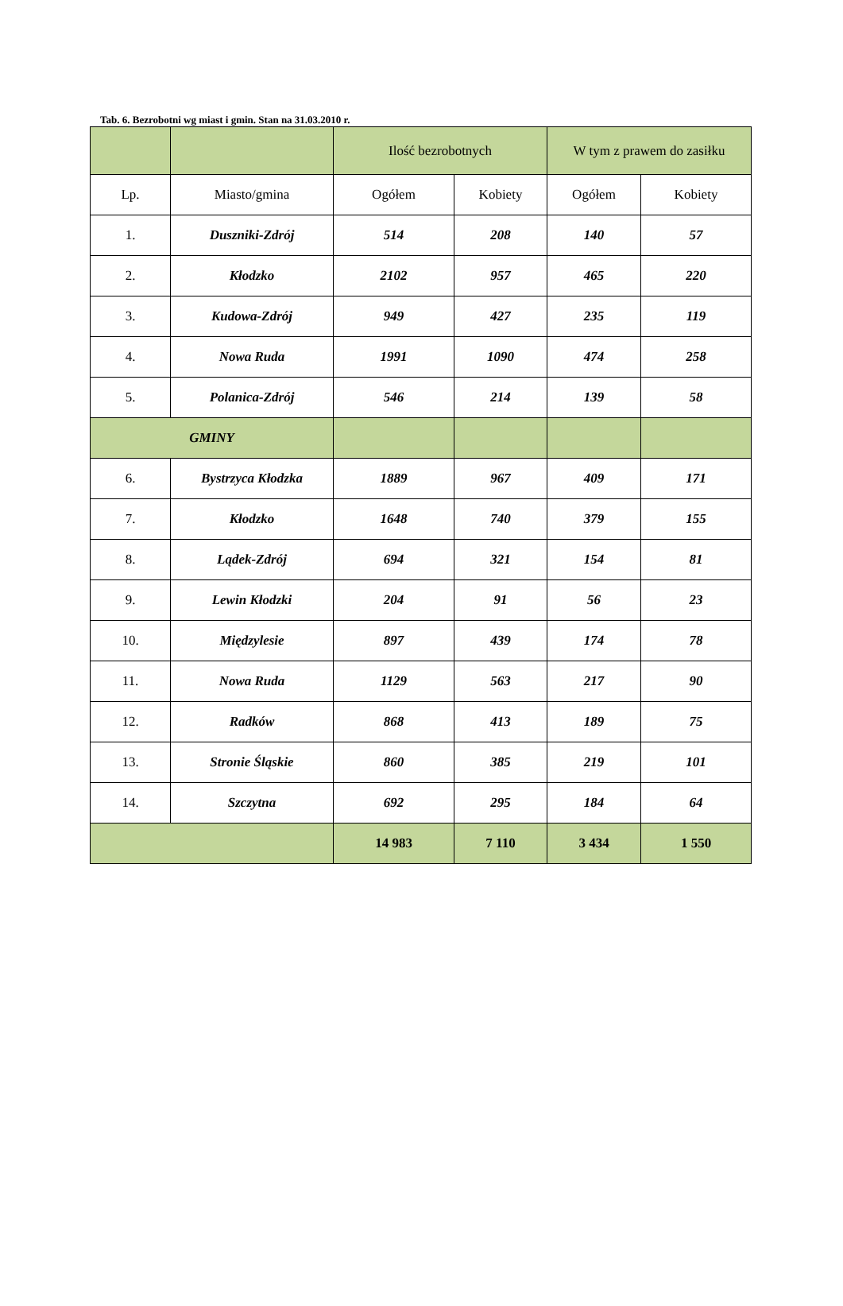Tab. 6. Bezrobotni wg miast i gmin. Stan na 31.03.2010 r.
| | | Ilość bezrobotnych | | W tym z prawem do zasiłku | |
| --- | --- | --- | --- | --- | --- |
| Lp. | Miasto/gmina | Ogółem | Kobiety | Ogółem | Kobiety |
| 1. | Duszniki-Zdrój | 514 | 208 | 140 | 57 |
| 2. | Kłodzko | 2102 | 957 | 465 | 220 |
| 3. | Kudowa-Zdrój | 949 | 427 | 235 | 119 |
| 4. | Nowa Ruda | 1991 | 1090 | 474 | 258 |
| 5. | Polanica-Zdrój | 546 | 214 | 139 | 58 |
| GMINY | | | | | |
| 6. | Bystrzyca Kłodzka | 1889 | 967 | 409 | 171 |
| 7. | Kłodzko | 1648 | 740 | 379 | 155 |
| 8. | Lądek-Zdrój | 694 | 321 | 154 | 81 |
| 9. | Lewin Kłodzki | 204 | 91 | 56 | 23 |
| 10. | Międzylesie | 897 | 439 | 174 | 78 |
| 11. | Nowa Ruda | 1129 | 563 | 217 | 90 |
| 12. | Radków | 868 | 413 | 189 | 75 |
| 13. | Stronie Śląskie | 860 | 385 | 219 | 101 |
| 14. | Szczytna | 692 | 295 | 184 | 64 |
| | | 14 983 | 7 110 | 3 434 | 1 550 |